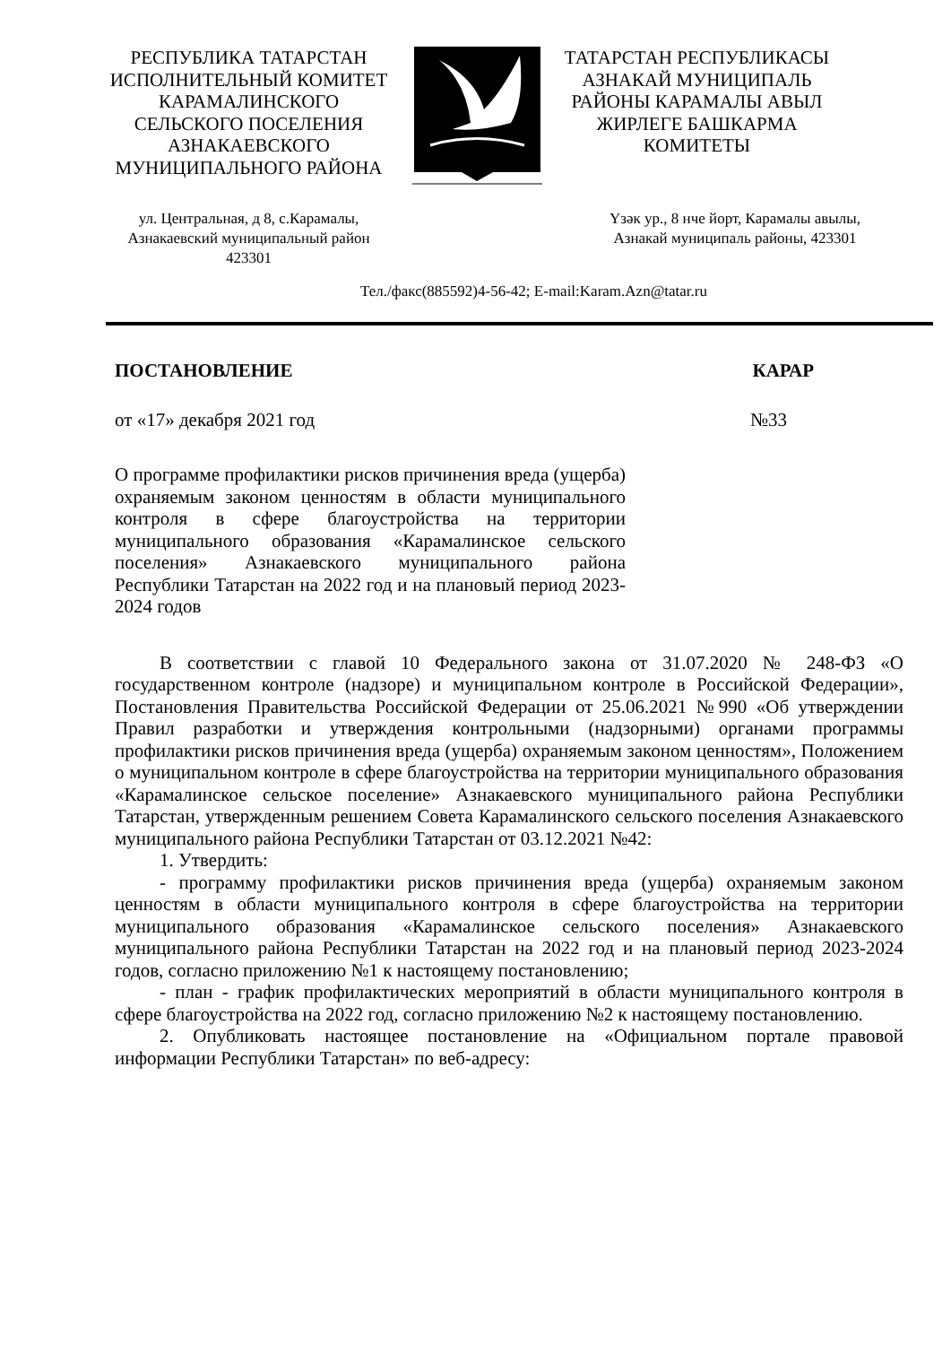РЕСПУБЛИКА ТАТАРСТАН
ИСПОЛНИТЕЛЬНЫЙ КОМИТЕТ
КАРАМАЛИНСКОГО
СЕЛЬСКОГО ПОСЕЛЕНИЯ
АЗНАКАЕВСКОГО
МУНИЦИПАЛЬНОГО РАЙОНА
ТАТАРСТАН РЕСПУБЛИКАСЫ
АЗНАКАЙ МУНИЦИПАЛЬ
РАЙОНЫ КАРАМАЛЫ АВЫЛ
ЖИРЛЕГЕ БАШКАРМА
КОМИТЕТЫ
ул. Центральная, д 8, с.Карамалы,
Азнакаевский муниципальный район
423301
Үзәк ур., 8 нче йорт, Карамалы авылы,
Азнакай муниципаль районы, 423301
Тел./факс(885592)4-56-42; E-mail:Karam.Azn@tatar.ru
ПОСТАНОВЛЕНИЕ КАРАР
от «17» декабря 2021 год №33
О программе профилактики рисков причинения вреда (ущерба) охраняемым законом ценностям в области муниципального контроля в сфере благоустройства на территории муниципального образования «Карамалинское сельского поселения» Азнакаевского муниципального района Республики Татарстан на 2022 год и на плановый период 2023-2024 годов
В соответствии с главой 10 Федерального закона от 31.07.2020 № 248-ФЗ «О государственном контроле (надзоре) и муниципальном контроле в Российской Федерации», Постановления Правительства Российской Федерации от 25.06.2021 №990 «Об утверждении Правил разработки и утверждения контрольными (надзорными) органами программы профилактики рисков причинения вреда (ущерба) охраняемым законом ценностям», Положением о муниципальном контроле в сфере благоустройства на территории муниципального образования «Карамалинское сельское поселение» Азнакаевского муниципального района Республики Татарстан, утвержденным решением Совета Карамалинского сельского поселения Азнакаевского муниципального района Республики Татарстан от 03.12.2021 №42:
1. Утвердить:
- программу профилактики рисков причинения вреда (ущерба) охраняемым законом ценностям в области муниципального контроля в сфере благоустройства на территории муниципального образования «Карамалинское сельского поселения» Азнакаевского муниципального района Республики Татарстан на 2022 год и на плановый период 2023-2024 годов, согласно приложению №1 к настоящему постановлению;
- план - график профилактических мероприятий в области муниципального контроля в сфере благоустройства на 2022 год, согласно приложению №2 к настоящему постановлению.
2. Опубликовать настоящее постановление на «Официальном портале правовой информации Республики Татарстан» по веб-адресу: